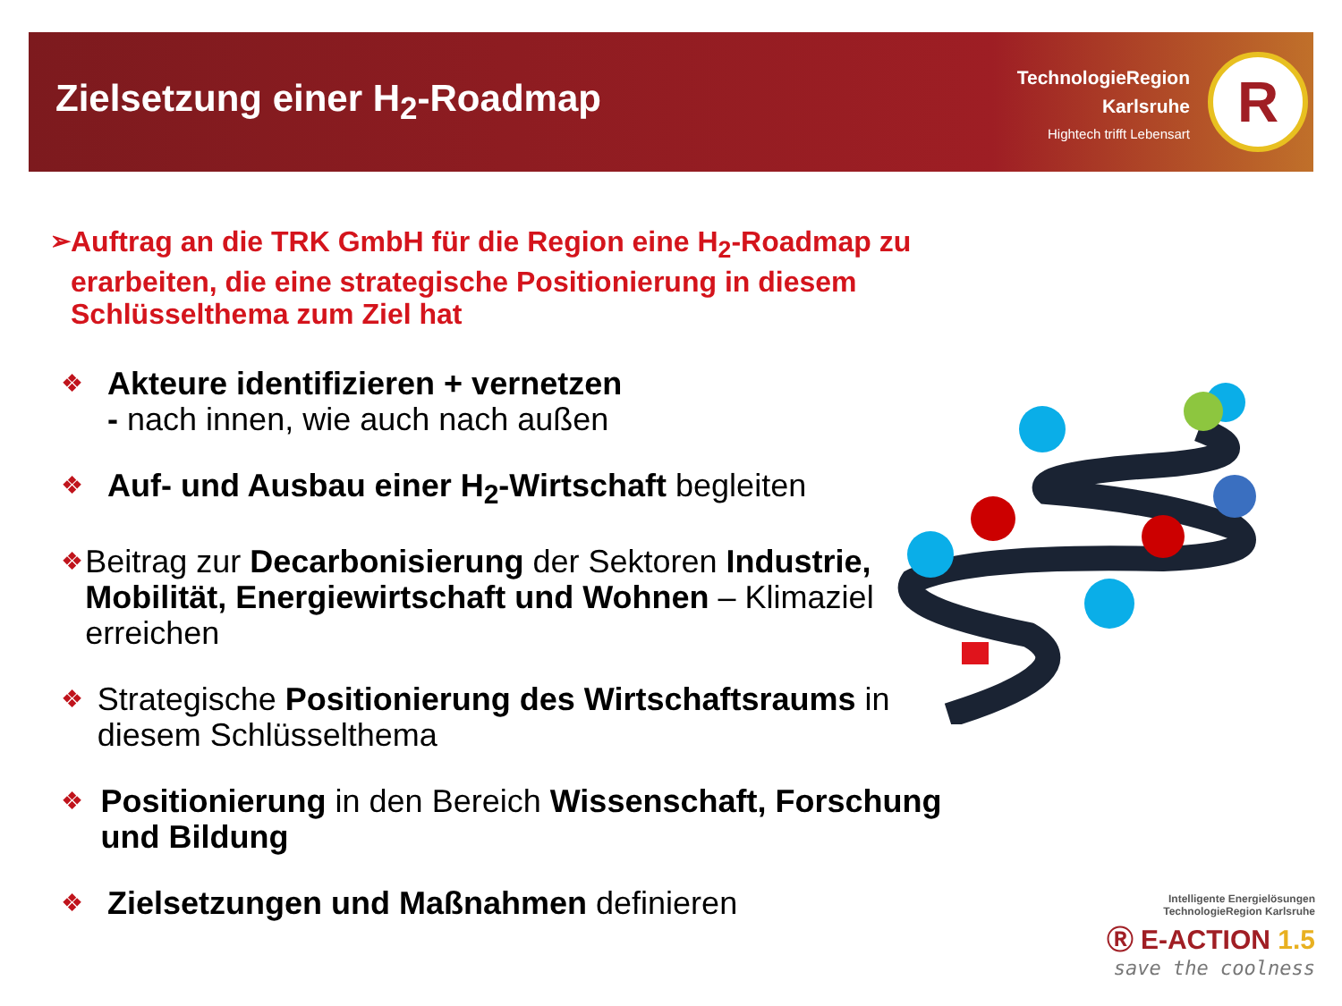Zielsetzung einer H<sub>2</sub>-Roadmap
TechnologieRegion
Karlsruhe
Hightech trifft Lebensart
R
➢ Auftrag an die TRK GmbH für die Region eine H<sub>2</sub>-Roadmap zu erarbeiten, die eine strategische Positionierung in diesem Schlüsselthema zum Ziel hat
❖ Akteure identifizieren + vernetzen
- nach innen, wie auch nach außen
❖ Auf- und Ausbau einer H<sub>2</sub>-Wirtschaft begleiten
❖ Beitrag zur Decarbonisierung der Sektoren Industrie, Mobilität, Energiewirtschaft und Wohnen – Klimaziel erreichen
❖ Strategische Positionierung des Wirtschaftsraums in diesem Schlüsselthema
❖ Positionierung in den Bereich Wissenschaft, Forschung und Bildung
❖ Zielsetzungen und Maßnahmen definieren
Intelligente Energielösungen
TechnologieRegion Karlsruhe
Ⓡ E-ACTION 1.5
save the coolness